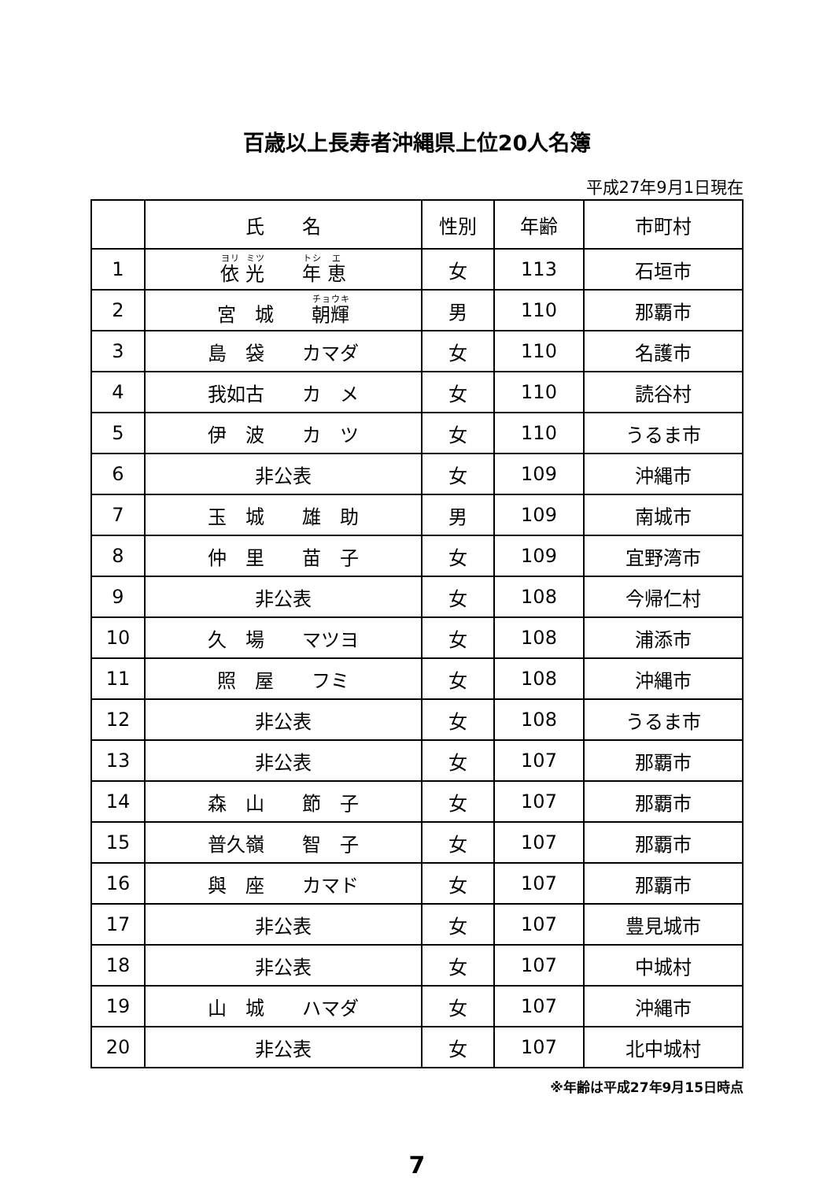百歳以上長寿者沖縄県上位20人名簿
平成27年9月1日現在
| | 氏 名 | 性別 | 年齢 | 市町村 |
| --- | --- | --- | --- | --- |
| 1 | 依 光 年 恵 | 女 | 113 | 石垣市 |
| 2 | 宮 城 朝輝 | 男 | 110 | 那覇市 |
| 3 | 島 袋 カマダ | 女 | 110 | 名護市 |
| 4 | 我如古 カ メ | 女 | 110 | 読谷村 |
| 5 | 伊 波 カ ツ | 女 | 110 | うるま市 |
| 6 | 非公表 | 女 | 109 | 沖縄市 |
| 7 | 玉 城 雄 助 | 男 | 109 | 南城市 |
| 8 | 仲 里 苗 子 | 女 | 109 | 宜野湾市 |
| 9 | 非公表 | 女 | 108 | 今帰仁村 |
| 10 | 久 場 マツヨ | 女 | 108 | 浦添市 |
| 11 | 照 屋 フミ | 女 | 108 | 沖縄市 |
| 12 | 非公表 | 女 | 108 | うるま市 |
| 13 | 非公表 | 女 | 107 | 那覇市 |
| 14 | 森 山 節 子 | 女 | 107 | 那覇市 |
| 15 | 普久嶺 智 子 | 女 | 107 | 那覇市 |
| 16 | 與 座 カマド | 女 | 107 | 那覇市 |
| 17 | 非公表 | 女 | 107 | 豊見城市 |
| 18 | 非公表 | 女 | 107 | 中城村 |
| 19 | 山 城 ハマダ | 女 | 107 | 沖縄市 |
| 20 | 非公表 | 女 | 107 | 北中城村 |
※年齢は平成27年9月15日時点
7